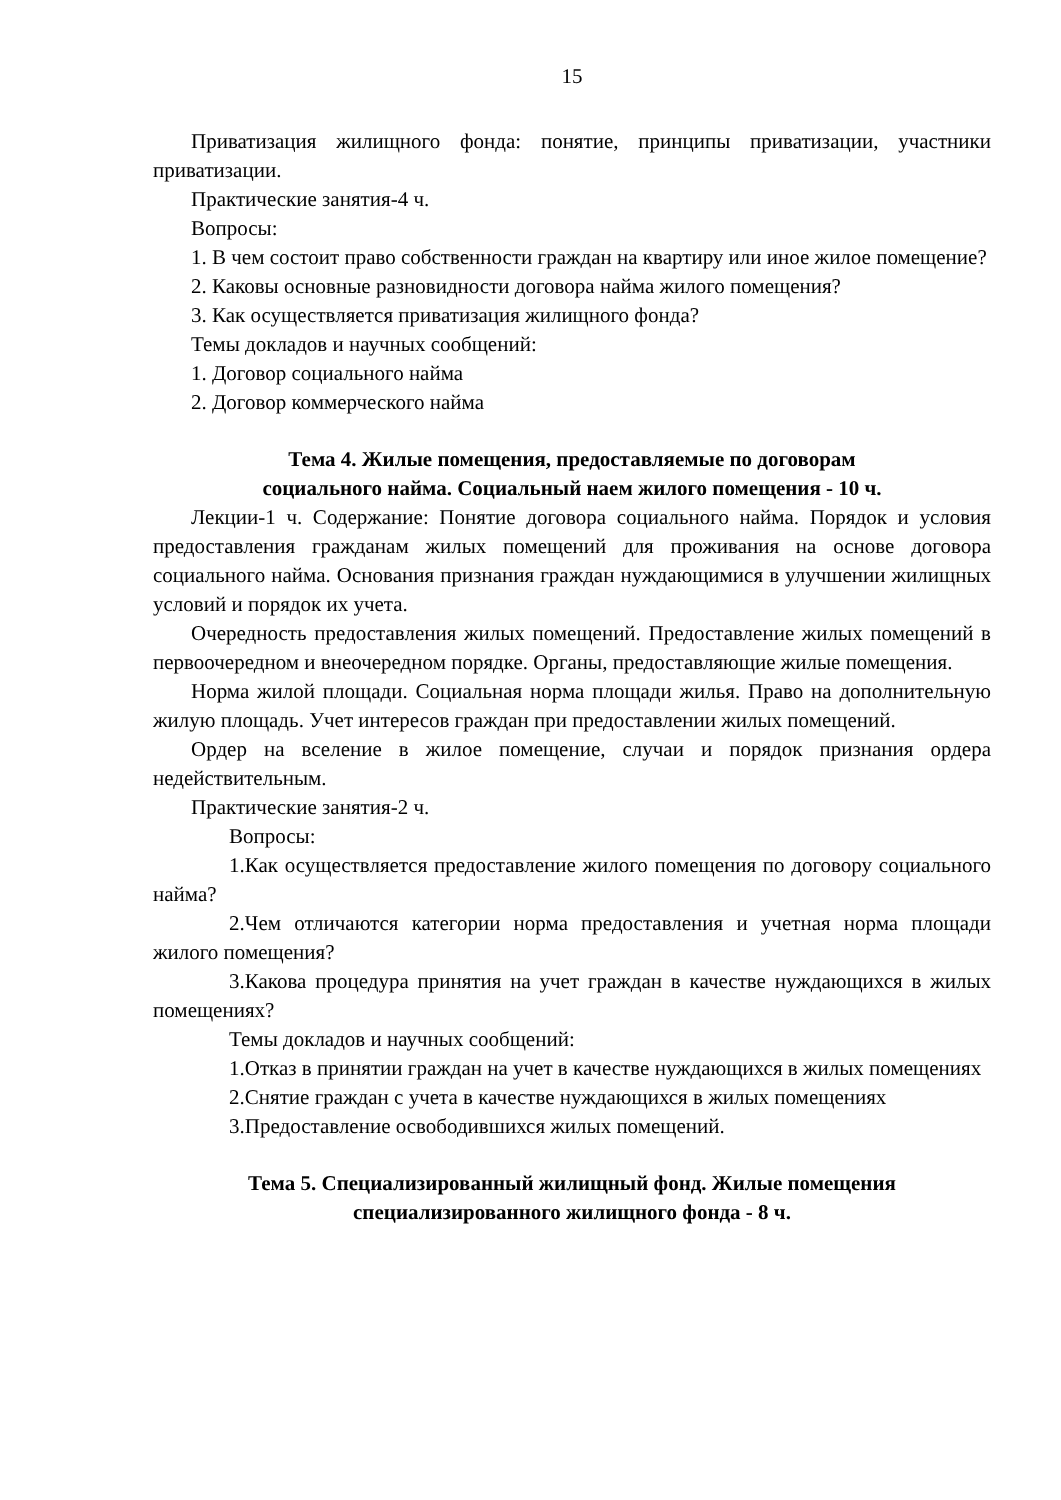15
Приватизация жилищного фонда: понятие, принципы приватизации, участники приватизации.
Практические занятия-4 ч.
Вопросы:
1. В чем состоит право собственности граждан на квартиру или иное жилое помещение?
2. Каковы основные разновидности договора найма жилого помещения?
3. Как осуществляется приватизация жилищного фонда?
Темы докладов и научных сообщений:
1. Договор социального найма
2. Договор коммерческого найма
Тема 4. Жилые помещения, предоставляемые по договорам
социального найма. Социальный наем жилого помещения - 10 ч.
Лекции-1 ч. Содержание: Понятие договора социального найма. Порядок и условия предоставления гражданам жилых помещений для проживания на основе договора социального найма. Основания признания граждан нуждающимися в улучшении жилищных условий и порядок их учета.
Очередность предоставления жилых помещений. Предоставление жилых помещений в первоочередном и внеочередном порядке. Органы, предоставляющие жилые помещения.
Норма жилой площади. Социальная норма площади жилья. Право на дополнительную жилую площадь. Учет интересов граждан при предоставлении жилых помещений.
Ордер на вселение в жилое помещение, случаи и порядок признания ордера недействительным.
Практические занятия-2 ч.
Вопросы:
1.Как осуществляется предоставление жилого помещения по договору социального найма?
2.Чем отличаются категории норма предоставления и учетная норма площади жилого помещения?
3.Какова процедура принятия на учет граждан в качестве нуждающихся в жилых помещениях?
Темы докладов и научных сообщений:
1.Отказ в принятии граждан на учет в качестве нуждающихся в жилых помещениях
2.Снятие граждан с учета в качестве нуждающихся в жилых помещениях
3.Предоставление освободившихся жилых помещений.
Тема 5. Специализированный жилищный фонд. Жилые помещения
специализированного жилищного фонда - 8 ч.